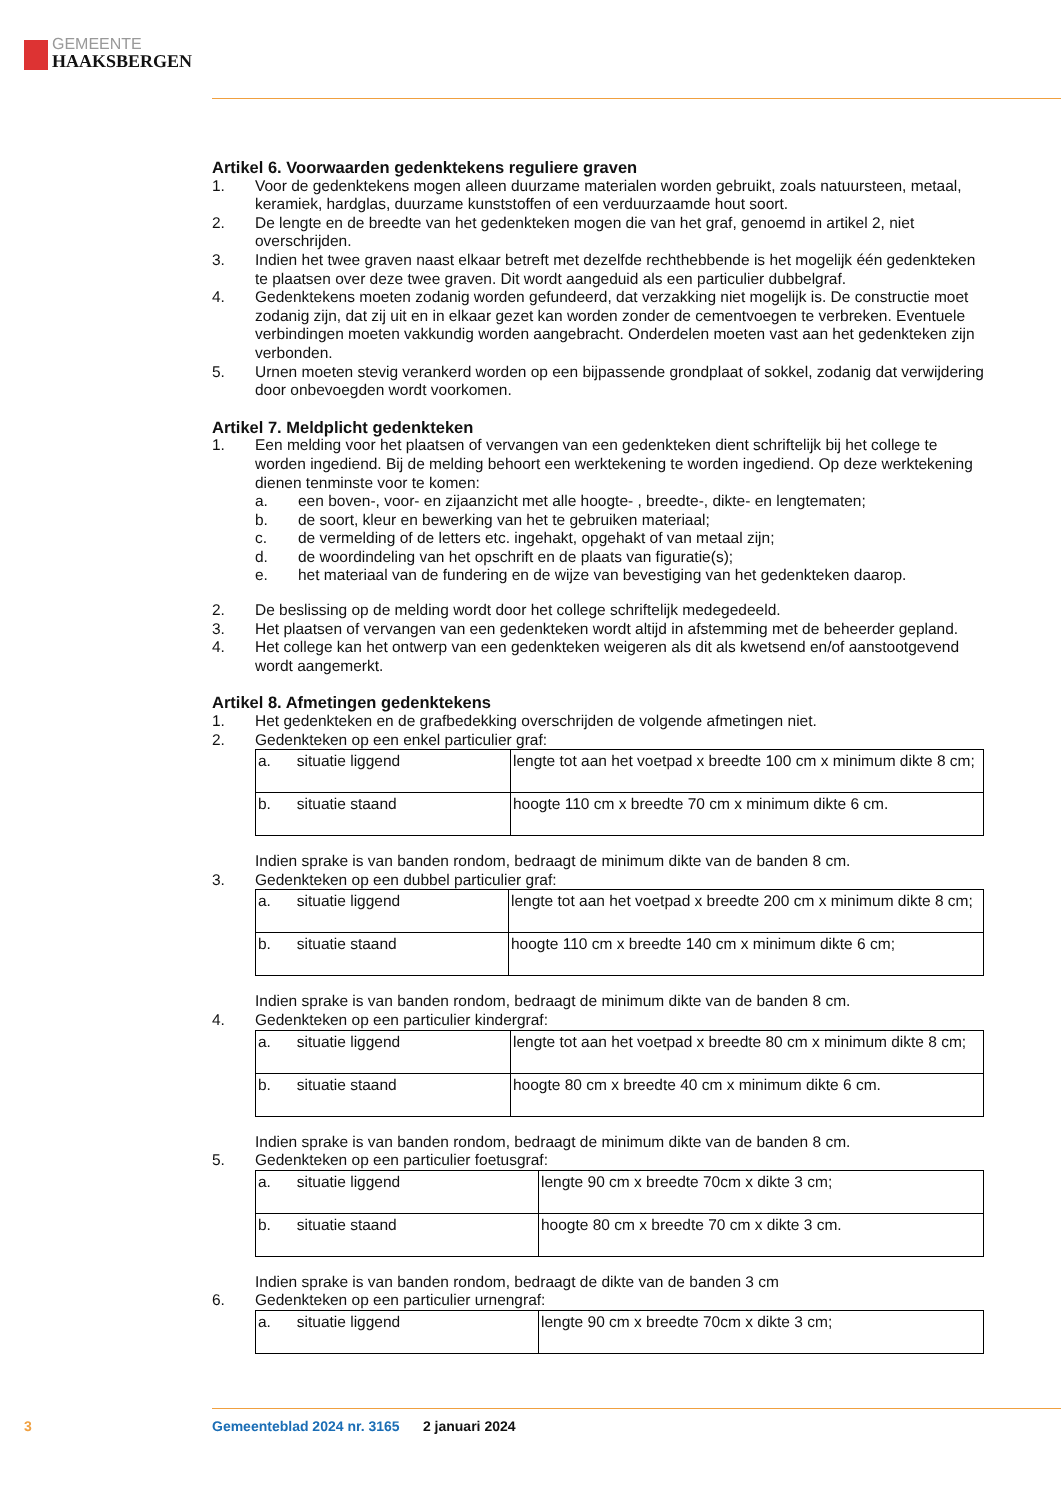GEMEENTE
HAAKSBERGEN
Artikel 6. Voorwaarden gedenktekens reguliere graven
1. Voor de gedenktekens mogen alleen duurzame materialen worden gebruikt, zoals natuursteen, metaal, keramiek, hardglas, duurzame kunststoffen of een verduurzaamde hout soort.
2. De lengte en de breedte van het gedenkteken mogen die van het graf, genoemd in artikel 2, niet overschrijden.
3. Indien het twee graven naast elkaar betreft met dezelfde rechthebbende is het mogelijk één ge­denkteken te plaatsen over deze twee graven. Dit wordt aangeduid als een particulier dubbelgraf.
4. Gedenktekens moeten zodanig worden gefundeerd, dat verzakking niet mogelijk is. De constructie moet zodanig zijn, dat zij uit en in elkaar gezet kan worden zonder de cementvoegen te verbreken. Eventuele verbindingen moeten vakkundig worden aangebracht. Onderdelen moeten vast aan het gedenkteken zijn verbonden.
5. Urnen moeten stevig verankerd worden op een bijpassende grondplaat of sokkel, zodanig dat verwijdering door onbevoegden wordt voorkomen.
Artikel 7. Meldplicht gedenkteken
1. Een melding voor het plaatsen of vervangen van een gedenkteken dient schriftelijk bij het college te worden ingediend. Bij de melding behoort een werktekening te worden ingediend. Op deze werktekening dienen tenminste voor te komen:
a. een boven-, voor- en zijaanzicht met alle hoogte- , breedte-, dikte- en lengtematen;
b. de soort, kleur en bewerking van het te gebruiken materiaal;
c. de vermelding of de letters etc. ingehakt, opgehakt of van metaal zijn;
d. de woordindeling van het opschrift en de plaats van figuratie(s);
e. het materiaal van de fundering en de wijze van bevestiging van het gedenkteken daarop.
2. De beslissing op de melding wordt door het college schriftelijk medegedeeld.
3. Het plaatsen of vervangen van een gedenkteken wordt altijd in afstemming met de beheerder gepland.
4. Het college kan het ontwerp van een gedenkteken weigeren als dit als kwetsend en/of aanstoot­gevend wordt aangemerkt.
Artikel 8. Afmetingen gedenktekens
1. Het gedenkteken en de grafbedekking overschrijden de volgende afmetingen niet.
2. Gedenkteken op een enkel particulier graf:
| a. situatie liggend | lengte tot aan het voetpad x breedte 100 cm x minimum dikte 8 cm; |
| b. situatie staand | hoogte 110 cm x breedte 70 cm x minimum dikte 6 cm. |
Indien sprake is van banden rondom, bedraagt de minimum dikte van de banden 8 cm.
3. Gedenkteken op een dubbel particulier graf:
| a. situatie liggend | lengte tot aan het voetpad x breedte 200 cm x minimum dikte 8 cm; |
| b. situatie staand | hoogte 110 cm x breedte 140 cm x minimum dikte 6 cm; |
Indien sprake is van banden rondom, bedraagt de minimum dikte van de banden 8 cm.
4. Gedenkteken op een particulier kindergraf:
| a. situatie liggend | lengte tot aan het voetpad x breedte 80 cm x minimum dikte 8 cm; |
| b. situatie staand | hoogte 80 cm x breedte 40 cm x minimum dikte 6 cm. |
Indien sprake is van banden rondom, bedraagt de minimum dikte van de banden 8 cm.
5. Gedenkteken op een particulier foetusgraf:
| a. situatie liggend | lengte 90 cm x breedte 70cm x dikte 3 cm; |
| b. situatie staand | hoogte 80 cm x breedte 70 cm x dikte 3 cm. |
Indien sprake is van banden rondom, bedraagt de dikte van de banden 3 cm
6. Gedenkteken op een particulier urnengraf:
| a. situatie liggend | lengte 90 cm x breedte 70cm x dikte 3 cm; |
3 Gemeenteblad 2024 nr. 3165 2 januari 2024